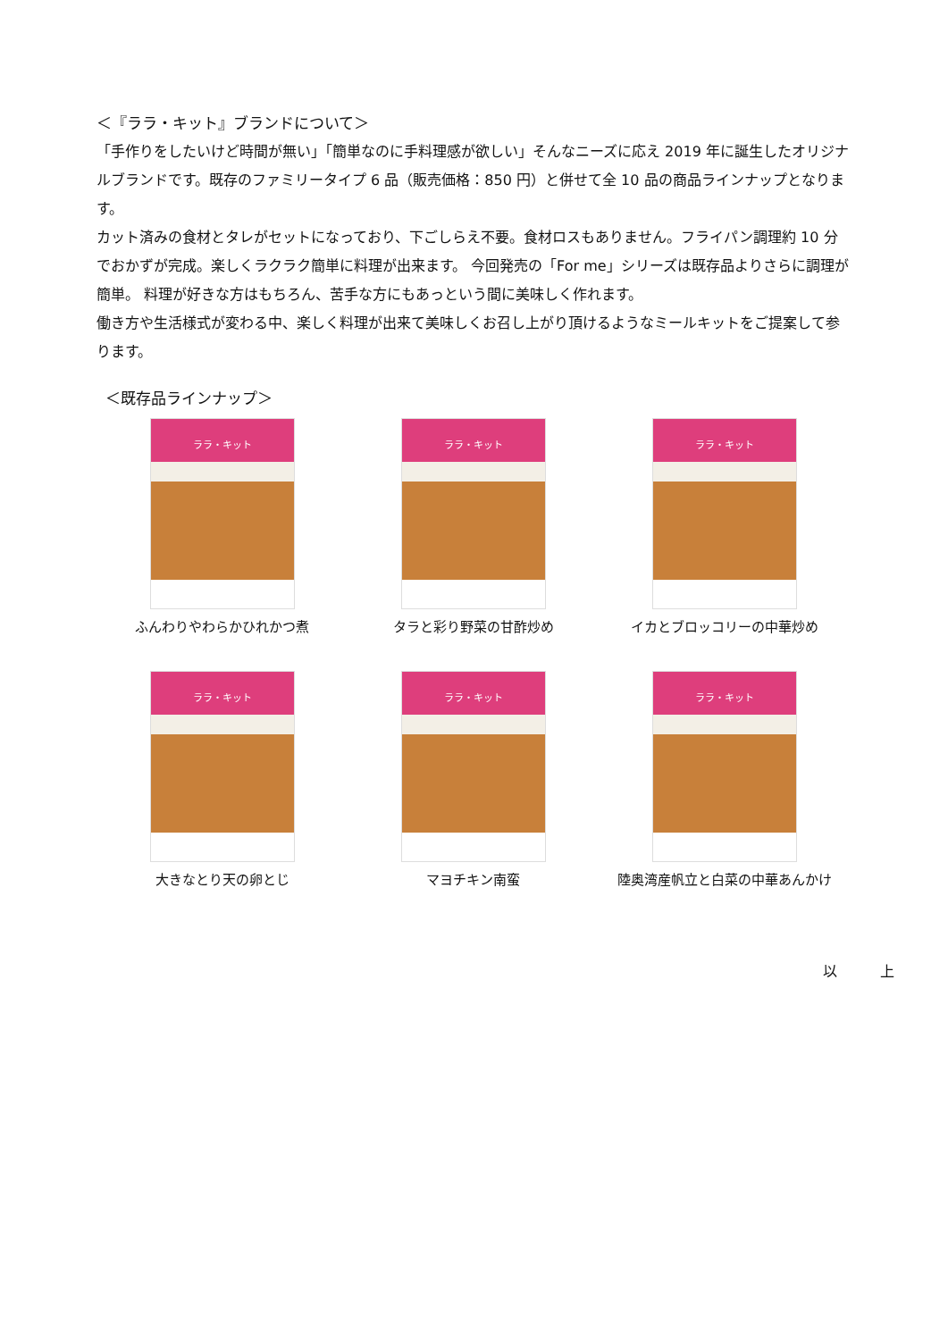＜『ララ・キット』ブランドについて＞
「手作りをしたいけど時間が無い」「簡単なのに手料理感が欲しい」そんなニーズに応え 2019 年に誕生したオリジナルブランドです。既存のファミリータイプ 6 品（販売価格：850 円）と併せて全 10 品の商品ラインナップとなります。
カット済みの食材とタレがセットになっており、下ごしらえ不要。食材ロスもありません。フライパン調理約 10 分でおかずが完成。楽しくラクラク簡単に料理が出来ます。 今回発売の「For me」シリーズは既存品よりさらに調理が簡単。 料理が好きな方はもちろん、苦手な方にもあっという間に美味しく作れます。
働き方や生活様式が変わる中、楽しく料理が出来て美味しくお召し上がり頂けるようなミールキットをご提案して参ります。
＜既存品ラインナップ＞
ララ・キット
ふんわりやわらかひれかつ煮
ララ・キット
タラと彩り野菜の甘酢炒め
ララ・キット
イカとブロッコリーの中華炒め
ララ・キット
大きなとり天の卵とじ
ララ・キット
マヨチキン南蛮
ララ・キット
陸奥湾産帆立と白菜の中華あんかけ
以　　　上